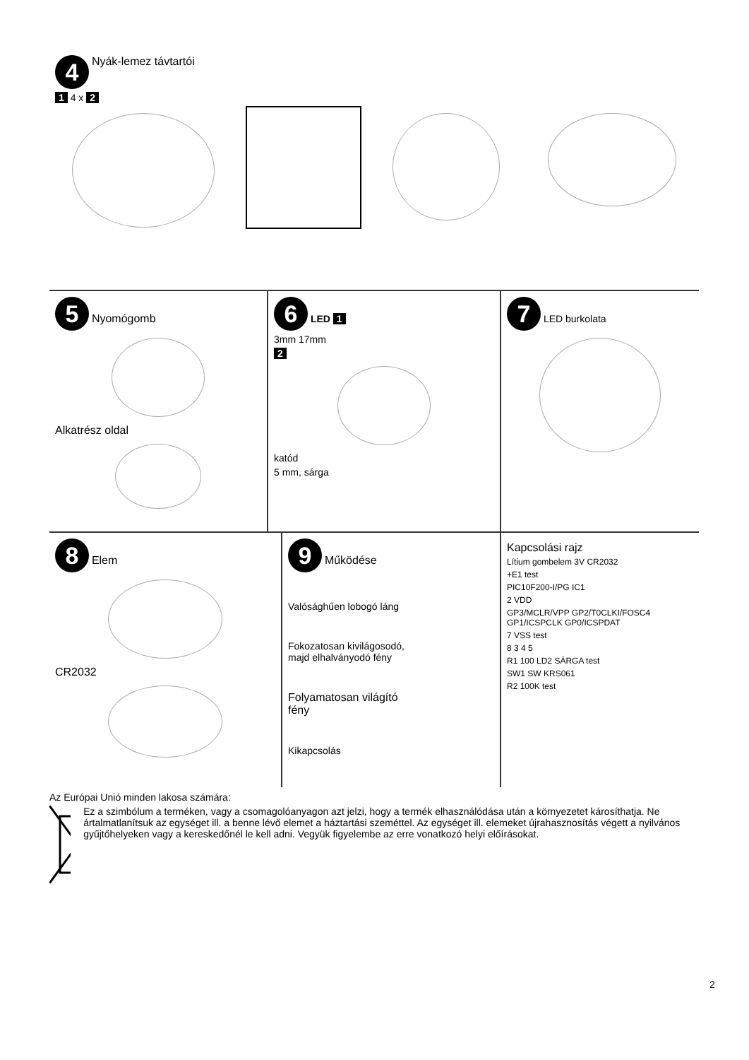4 Nyák-lemez távtartói
1 4 x 2
5 Nyomógomb
Alkatrész oldal
6 LED 1
3mm 17mm
2
katód
5 mm, sárga
7 LED burkolata
8 Elem
CR2032
9 Működése
Valósághűen lobogó láng
Fokozatosan kivilágosodó,
majd elhalványodó fény
Folyamatosan világító
fény
Kikapcsolás
Kapcsolási rajz
Lítium gombelem 3V CR2032
+E1 test
PIC10F200-I/PG IC1
2 VDD
GP3/MCLR/VPP GP2/T0CLKI/FOSC4 GP1/ICSPCLK GP0/ICSPDAT
7 VSS test
8 3 4 5
R1 100 LD2 SÁRGA test
SW1 SW KRS061
R2 100K test
Az Európai Unió minden lakosa számára:
Ez a szimbólum a terméken, vagy a csomagolóanyagon azt jelzi, hogy a termék elhasználódása után a környezetet károsíthatja. Ne ártalmatlanítsuk az egységet ill. a benne lévő elemet a háztartási szeméttel. Az egységet ill. elemeket újrahasznosítás végett a nyilvános gyűjtőhelyeken vagy a kereskedőnél le kell adni. Vegyük figyelembe az erre vonatkozó helyi előírásokat.
2